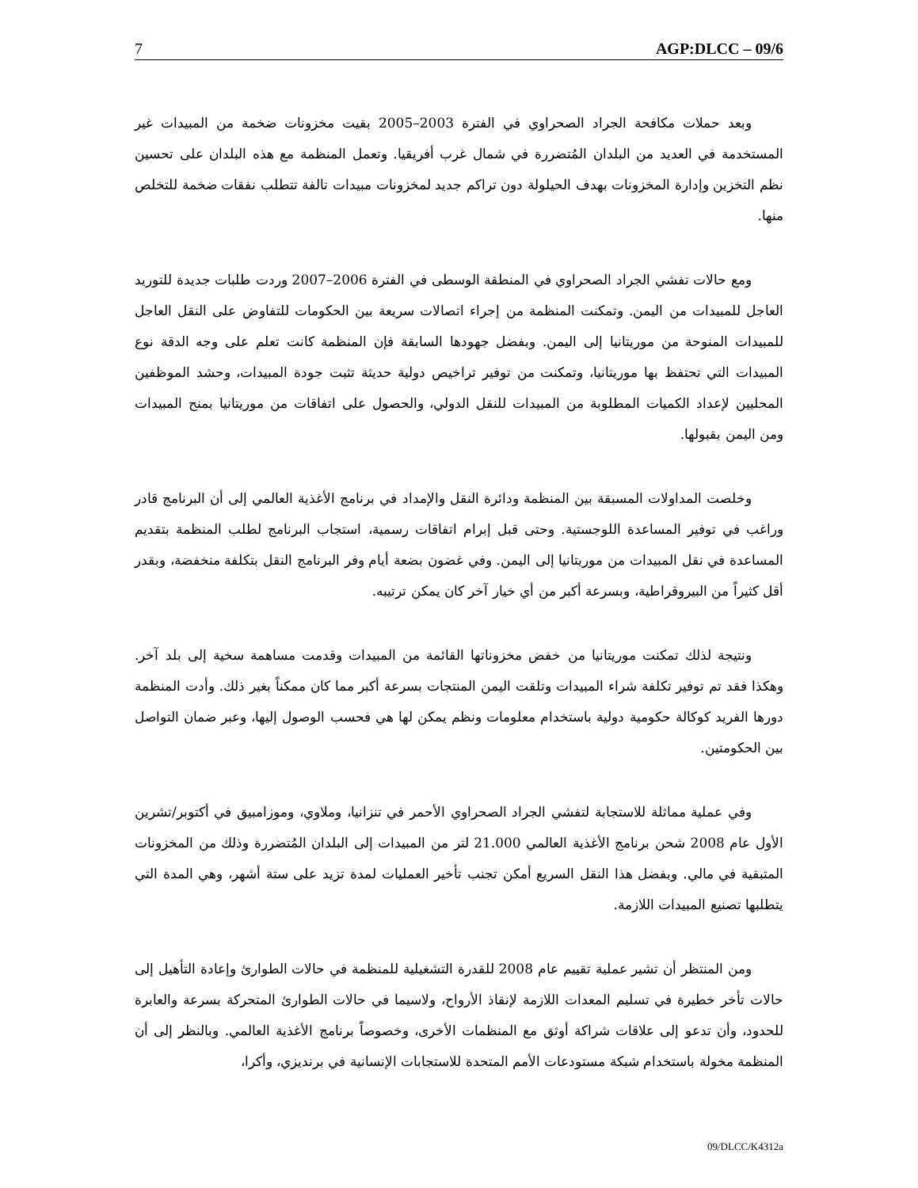7 AGP:DLCC – 09/6
وبعد حملات مكافحة الجراد الصحراوي في الفترة 2003–2005 بقيت مخزونات ضخمة من المبيدات غير المستخدمة في العديد من البلدان المُتضررة في شمال غرب أفريقيا. وتعمل المنظمة مع هذه البلدان على تحسين نظم التخزين وإدارة المخزونات بهدف الحيلولة دون تراكم جديد لمخزونات مبيدات تالفة تتطلب نفقات ضخمة للتخلص منها.
ومع حالات تفشي الجراد الصحراوي في المنطقة الوسطى في الفترة 2006–2007 وردت طلبات جديدة للتوريد العاجل للمبيدات من اليمن. وتمكنت المنظمة من إجراء اتصالات سريعة بين الحكومات للتفاوض على النقل العاجل للمبيدات المنوحة من موريتانيا إلى اليمن. وبفضل جهودها السابقة فإن المنظمة كانت تعلم على وجه الدقة نوع المبيدات التي تحتفظ بها موريتانيا، وتمكنت من توفير تراخيص دولية حديثة تثبت جودة المبيدات، وحشد الموظفين المحليين لإعداد الكميات المطلوبة من المبيدات للنقل الدولي، والحصول على اتفاقات من موريتانيا بمنح المبيدات ومن اليمن بقبولها.
وخلصت المداولات المسبقة بين المنظمة ودائرة النقل والإمداد في برنامج الأغذية العالمي إلى أن البرنامج قادر وراغب في توفير المساعدة اللوجستية. وحتى قبل إبرام اتفاقات رسمية، استجاب البرنامج لطلب المنظمة بتقديم المساعدة في نقل المبيدات من موريتانيا إلى اليمن. وفي غضون بضعة أيام وفر البرنامج النقل بتكلفة منخفضة، وبقدر أقل كثيراً من البيروقراطية، وبسرعة أكبر من أي خيار آخر كان يمكن ترتيبه.
ونتيجة لذلك تمكنت موريتانيا من خفض مخزوناتها القائمة من المبيدات وقدمت مساهمة سخية إلى بلد آخر. وهكذا فقد تم توفير تكلفة شراء المبيدات وتلقت اليمن المنتجات بسرعة أكبر مما كان ممكناً بغير ذلك. وأدت المنظمة دورها الفريد كوكالة حكومية دولية باستخدام معلومات ونظم يمكن لها هي فحسب الوصول إليها، وعبر ضمان التواصل بين الحكومتين.
وفي عملية مماثلة للاستجابة لتفشي الجراد الصحراوي الأحمر في تنزانيا، وملاوي، وموزامبيق في أكتوبر/تشرين الأول عام 2008 شحن برنامج الأغذية العالمي 21.000 لتر من المبيدات إلى البلدان المُتضررة وذلك من المخزونات المتبقية في مالي. وبفضل هذا النقل السريع أمكن تجنب تأخير العمليات لمدة تزيد على ستة أشهر، وهي المدة التي يتطلبها تصنيع المبيدات اللازمة.
ومن المنتظر أن تشير عملية تقييم عام 2008 للقدرة التشغيلية للمنظمة في حالات الطوارئ وإعادة التأهيل إلى حالات تأخر خطيرة في تسليم المعدات اللازمة لإنقاذ الأرواح، ولاسيما في حالات الطوارئ المتحركة بسرعة والعابرة للحدود، وأن تدعو إلى علاقات شراكة أوثق مع المنظمات الأخرى، وخصوصاً برنامج الأغذية العالمي. وبالنظر إلى أن المنظمة مخولة باستخدام شبكة مستودعات الأمم المتحدة للاستجابات الإنسانية في برنديزي، وأكرا،
09/DLCC/K4312a